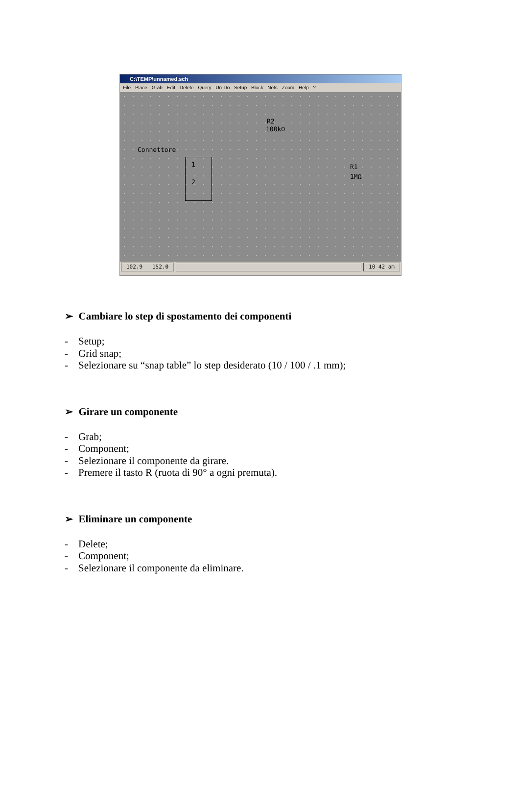C:\TEMP\unnamed.sch
File Place Grab Edit Delete Query Un-Do Setup Block Nets Zoom Help ?
R2
100kΩ
Connettore
1
2
R1
1MΩ
102.9 152.0 10 42 am
➢ Cambiare lo step di spostamento dei componenti
- Setup;
- Grid snap;
- Selezionare su “snap table” lo step desiderato (10 / 100 / .1 mm);
➢ Girare un componente
- Grab;
- Component;
- Selezionare il componente da girare.
- Premere il tasto R (ruota di 90° a ogni premuta).
➢ Eliminare un componente
- Delete;
- Component;
- Selezionare il componente da eliminare.